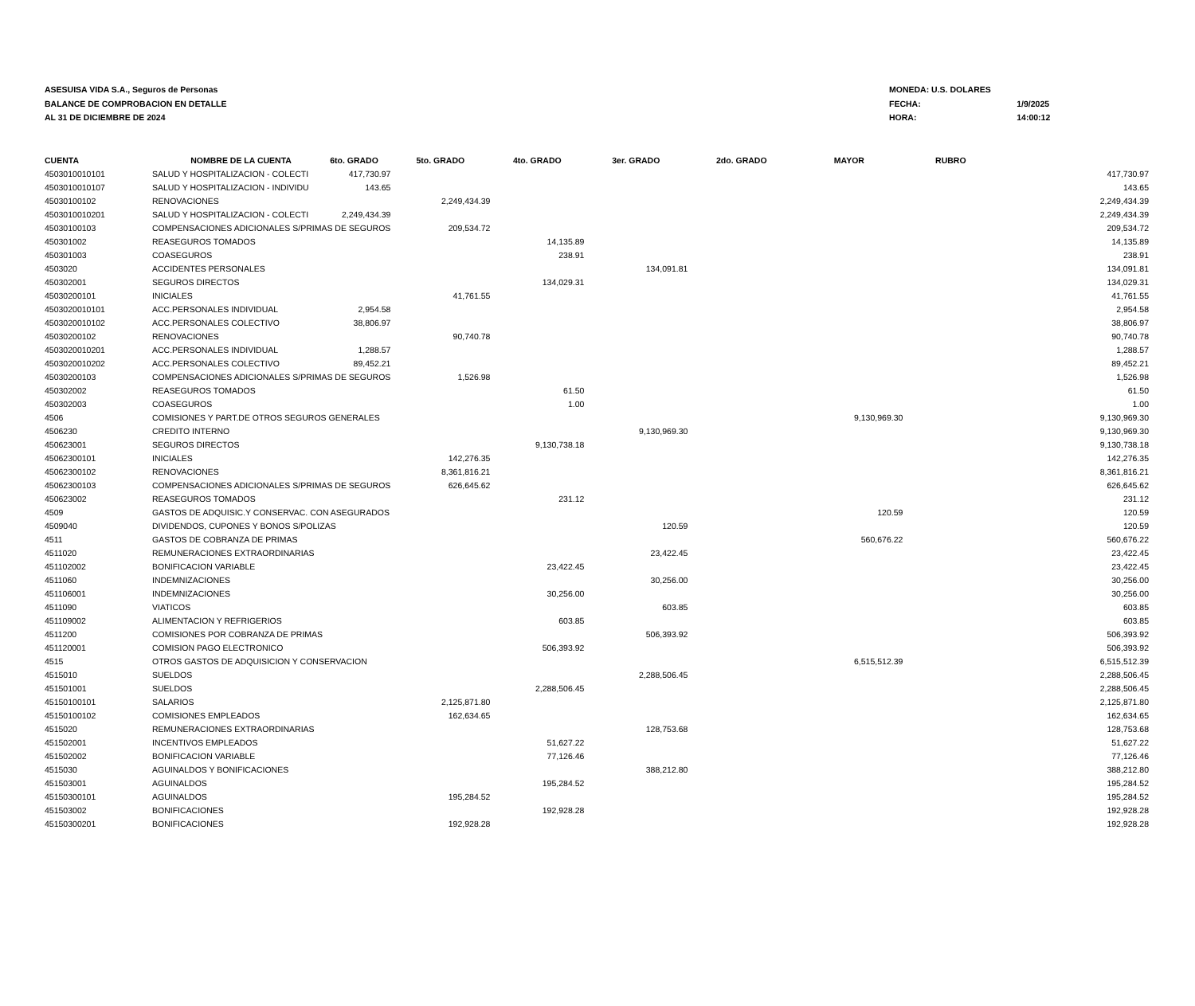ASESUISA VIDA S.A., Seguros de Personas
BALANCE DE COMPROBACION EN DETALLE
AL 31 DE DICIEMBRE DE 2024
| MONEDA: U.S. DOLARES | |
| FECHA: | 1/9/2025 |
| HORA: | 14:00:12 |
| CUENTA | NOMBRE DE LA CUENTA | 6to. GRADO | 5to. GRADO | 4to. GRADO | 3er. GRADO | 2do. GRADO | MAYOR | RUBRO | |
| --- | --- | --- | --- | --- | --- | --- | --- | --- | --- |
| 4503010010101 | SALUD Y HOSPITALIZACION - COLECTI | 417,730.97 | | | | | | | 417,730.97 |
| 4503010010107 | SALUD Y HOSPITALIZACION - INDIVIDU | 143.65 | | | | | | | 143.65 |
| 45030100102 | RENOVACIONES | | 2,249,434.39 | | | | | | 2,249,434.39 |
| 4503010010201 | SALUD Y HOSPITALIZACION - COLECTI | 2,249,434.39 | | | | | | | 2,249,434.39 |
| 45030100103 | COMPENSACIONES ADICIONALES S/PRIMAS DE SEGUROS | | 209,534.72 | | | | | | 209,534.72 |
| 450301002 | REASEGUROS TOMADOS | | | 14,135.89 | | | | | 14,135.89 |
| 450301003 | COASEGUROS | | | 238.91 | | | | | 238.91 |
| 4503020 | ACCIDENTES PERSONALES | | | | 134,091.81 | | | | 134,091.81 |
| 450302001 | SEGUROS DIRECTOS | | | 134,029.31 | | | | | 134,029.31 |
| 45030200101 | INICIALES | | 41,761.55 | | | | | | 41,761.55 |
| 4503020010101 | ACC.PERSONALES INDIVIDUAL | 2,954.58 | | | | | | | 2,954.58 |
| 4503020010102 | ACC.PERSONALES COLECTIVO | 38,806.97 | | | | | | | 38,806.97 |
| 45030200102 | RENOVACIONES | | 90,740.78 | | | | | | 90,740.78 |
| 4503020010201 | ACC.PERSONALES INDIVIDUAL | 1,288.57 | | | | | | | 1,288.57 |
| 4503020010202 | ACC.PERSONALES COLECTIVO | 89,452.21 | | | | | | | 89,452.21 |
| 45030200103 | COMPENSACIONES ADICIONALES S/PRIMAS DE SEGUROS | | 1,526.98 | | | | | | 1,526.98 |
| 450302002 | REASEGUROS TOMADOS | | | 61.50 | | | | | 61.50 |
| 450302003 | COASEGUROS | | | 1.00 | | | | | 1.00 |
| 4506 | COMISIONES Y PART.DE OTROS SEGUROS GENERALES | | | | | | 9,130,969.30 | | 9,130,969.30 |
| 4506230 | CREDITO INTERNO | | | | 9,130,969.30 | | | | 9,130,969.30 |
| 450623001 | SEGUROS DIRECTOS | | | 9,130,738.18 | | | | | 9,130,738.18 |
| 45062300101 | INICIALES | | 142,276.35 | | | | | | 142,276.35 |
| 45062300102 | RENOVACIONES | | 8,361,816.21 | | | | | | 8,361,816.21 |
| 45062300103 | COMPENSACIONES ADICIONALES S/PRIMAS DE SEGUROS | | 626,645.62 | | | | | | 626,645.62 |
| 450623002 | REASEGUROS TOMADOS | | | 231.12 | | | | | 231.12 |
| 4509 | GASTOS DE ADQUISIC.Y CONSERVAC. CON ASEGURADOS | | | | | | 120.59 | | 120.59 |
| 4509040 | DIVIDENDOS, CUPONES Y BONOS S/POLIZAS | | | | 120.59 | | | | 120.59 |
| 4511 | GASTOS DE COBRANZA DE PRIMAS | | | | | | 560,676.22 | | 560,676.22 |
| 4511020 | REMUNERACIONES EXTRAORDINARIAS | | | | 23,422.45 | | | | 23,422.45 |
| 451102002 | BONIFICACION VARIABLE | | | 23,422.45 | | | | | 23,422.45 |
| 4511060 | INDEMNIZACIONES | | | | 30,256.00 | | | | 30,256.00 |
| 451106001 | INDEMNIZACIONES | | | 30,256.00 | | | | | 30,256.00 |
| 4511090 | VIATICOS | | | | 603.85 | | | | 603.85 |
| 451109002 | ALIMENTACION Y REFRIGERIOS | | | 603.85 | | | | | 603.85 |
| 4511200 | COMISIONES POR COBRANZA DE PRIMAS | | | | 506,393.92 | | | | 506,393.92 |
| 451120001 | COMISION PAGO ELECTRONICO | | | 506,393.92 | | | | | 506,393.92 |
| 4515 | OTROS GASTOS DE ADQUISICION Y CONSERVACION | | | | | | 6,515,512.39 | | 6,515,512.39 |
| 4515010 | SUELDOS | | | | 2,288,506.45 | | | | 2,288,506.45 |
| 451501001 | SUELDOS | | | 2,288,506.45 | | | | | 2,288,506.45 |
| 45150100101 | SALARIOS | | 2,125,871.80 | | | | | | 2,125,871.80 |
| 45150100102 | COMISIONES EMPLEADOS | | 162,634.65 | | | | | | 162,634.65 |
| 4515020 | REMUNERACIONES EXTRAORDINARIAS | | | | 128,753.68 | | | | 128,753.68 |
| 451502001 | INCENTIVOS EMPLEADOS | | | 51,627.22 | | | | | 51,627.22 |
| 451502002 | BONIFICACION VARIABLE | | | 77,126.46 | | | | | 77,126.46 |
| 4515030 | AGUINALDOS Y BONIFICACIONES | | | | 388,212.80 | | | | 388,212.80 |
| 451503001 | AGUINALDOS | | | 195,284.52 | | | | | 195,284.52 |
| 45150300101 | AGUINALDOS | | 195,284.52 | | | | | | 195,284.52 |
| 451503002 | BONIFICACIONES | | | 192,928.28 | | | | | 192,928.28 |
| 45150300201 | BONIFICACIONES | | 192,928.28 | | | | | | 192,928.28 |